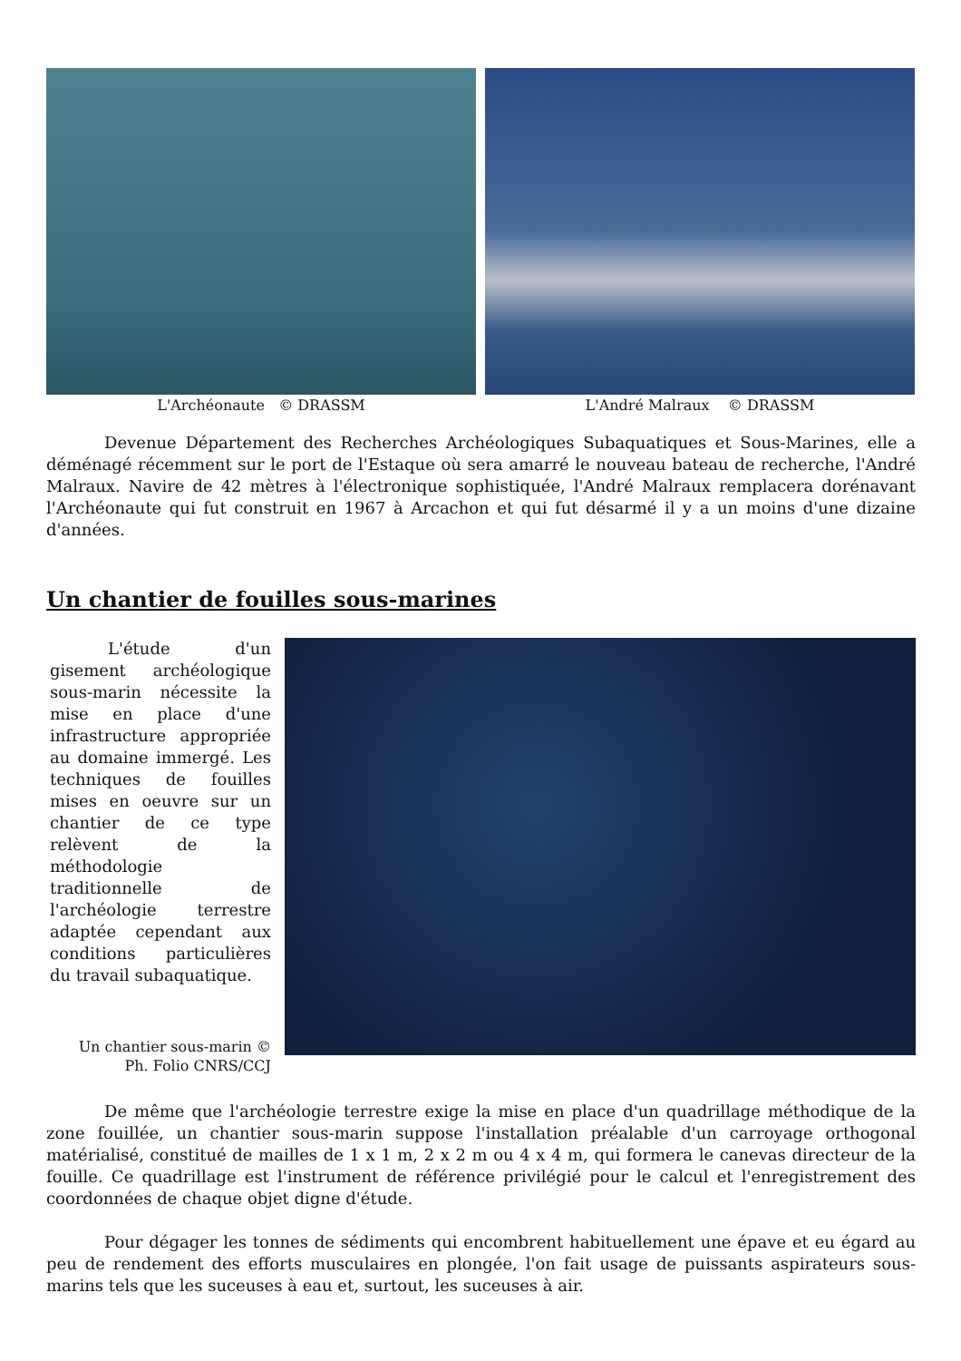L'Archéonaute © DRASSM L'André Malraux © DRASSM
Devenue Département des Recherches Archéologiques Subaquatiques et Sous-Marines, elle a déménagé récemment sur le port de l'Estaque où sera amarré le nouveau bateau de recherche, l'André Malraux. Navire de 42 mètres à l'électronique sophistiquée, l'André Malraux remplacera dorénavant l'Archéonaute qui fut construit en 1967 à Arcachon et qui fut désarmé il y a un moins d'une dizaine d'années.
Un chantier de fouilles sous-marines
L'étude d'un gisement archéologique sous-marin nécessite la mise en place d'une infrastructure appropriée au domaine immergé. Les techniques de fouilles mises en oeuvre sur un chantier de ce type relèvent de la méthodologie traditionnelle de l'archéologie terrestre adaptée cependant aux conditions particulières du travail subaquatique.
Un chantier sous-marin ©
Ph. Folio CNRS/CCJ
De même que l'archéologie terrestre exige la mise en place d'un quadrillage méthodique de la zone fouillée, un chantier sous-marin suppose l'installation préalable d'un carroyage orthogonal matérialisé, constitué de mailles de 1 x 1 m, 2 x 2 m ou 4 x 4 m, qui formera le canevas directeur de la fouille. Ce quadrillage est l'instrument de référence privilégié pour le calcul et l'enregistrement des coordonnées de chaque objet digne d'étude.
Pour dégager les tonnes de sédiments qui encombrent habituellement une épave et eu égard au peu de rendement des efforts musculaires en plongée, l'on fait usage de puissants aspirateurs sous-marins tels que les suceuses à eau et, surtout, les suceuses à air.